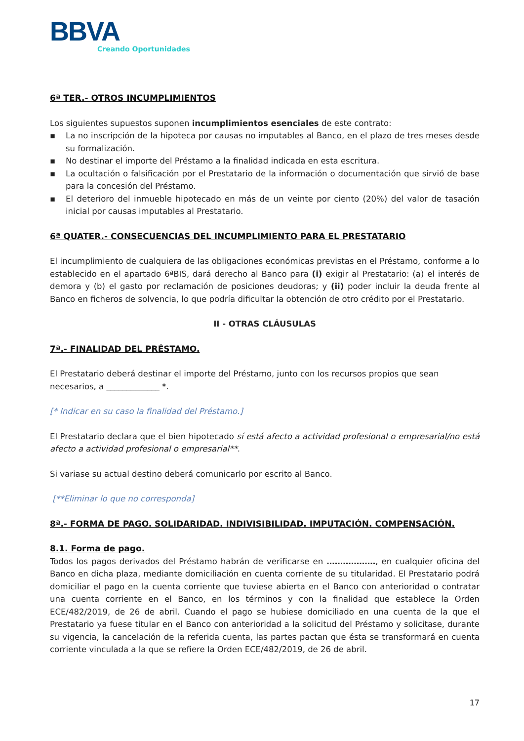BBVA
Creando Oportunidades
6ª TER.- OTROS INCUMPLIMIENTOS
Los siguientes supuestos suponen incumplimientos esenciales de este contrato:
▪ La no inscripción de la hipoteca por causas no imputables al Banco, en el plazo de tres meses desde su formalización.
▪ No destinar el importe del Préstamo a la finalidad indicada en esta escritura.
▪ La ocultación o falsificación por el Prestatario de la información o documentación que sirvió de base para la concesión del Préstamo.
▪ El deterioro del inmueble hipotecado en más de un veinte por ciento (20%) del valor de tasación inicial por causas imputables al Prestatario.
6ª QUATER.- CONSECUENCIAS DEL INCUMPLIMIENTO PARA EL PRESTATARIO
El incumplimiento de cualquiera de las obligaciones económicas previstas en el Préstamo, conforme a lo establecido en el apartado 6ªBIS, dará derecho al Banco para (i) exigir al Prestatario: (a) el interés de demora y (b) el gasto por reclamación de posiciones deudoras; y (ii) poder incluir la deuda frente al Banco en ficheros de solvencia, lo que podría dificultar la obtención de otro crédito por el Prestatario.
II - OTRAS CLÁUSULAS
7ª.- FINALIDAD DEL PRÉSTAMO.
El Prestatario deberá destinar el importe del Préstamo, junto con los recursos propios que sean necesarios, a _____________ *.
[* Indicar en su caso la finalidad del Préstamo.]
El Prestatario declara que el bien hipotecado sí está afecto a actividad profesional o empresarial/no está afecto a actividad profesional o empresarial**.
Si variase su actual destino deberá comunicarlo por escrito al Banco.
[**Eliminar lo que no corresponda]
8ª.- FORMA DE PAGO. SOLIDARIDAD. INDIVISIBILIDAD. IMPUTACIÓN. COMPENSACIÓN.
8.1. Forma de pago.
Todos los pagos derivados del Préstamo habrán de verificarse en ………………, en cualquier oficina del Banco en dicha plaza, mediante domiciliación en cuenta corriente de su titularidad. El Prestatario podrá domiciliar el pago en la cuenta corriente que tuviese abierta en el Banco con anterioridad o contratar una cuenta corriente en el Banco, en los términos y con la finalidad que establece la Orden ECE/482/2019, de 26 de abril. Cuando el pago se hubiese domiciliado en una cuenta de la que el Prestatario ya fuese titular en el Banco con anterioridad a la solicitud del Préstamo y solicitase, durante su vigencia, la cancelación de la referida cuenta, las partes pactan que ésta se transformará en cuenta corriente vinculada a la que se refiere la Orden ECE/482/2019, de 26 de abril.
17